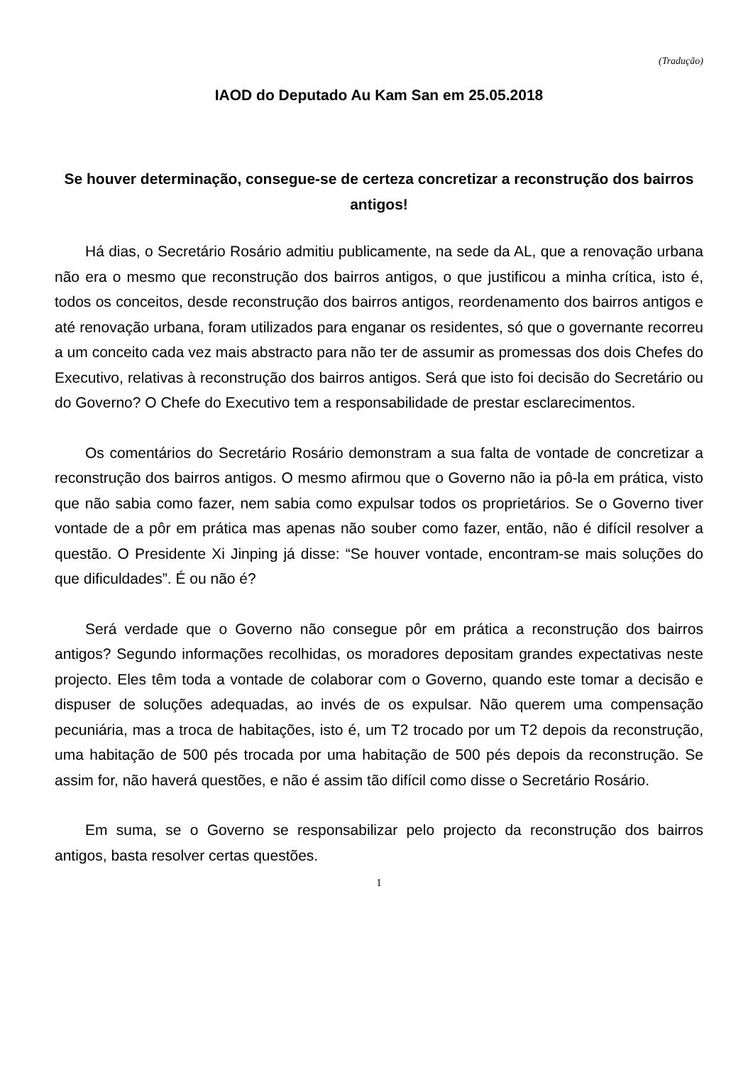(Tradução)
IAOD do Deputado Au Kam San em 25.05.2018
Se houver determinação, consegue-se de certeza concretizar a reconstrução dos bairros antigos!
Há dias, o Secretário Rosário admitiu publicamente, na sede da AL, que a renovação urbana não era o mesmo que reconstrução dos bairros antigos, o que justificou a minha crítica, isto é, todos os conceitos, desde reconstrução dos bairros antigos, reordenamento dos bairros antigos e até renovação urbana, foram utilizados para enganar os residentes, só que o governante recorreu a um conceito cada vez mais abstracto para não ter de assumir as promessas dos dois Chefes do Executivo, relativas à reconstrução dos bairros antigos. Será que isto foi decisão do Secretário ou do Governo? O Chefe do Executivo tem a responsabilidade de prestar esclarecimentos.
Os comentários do Secretário Rosário demonstram a sua falta de vontade de concretizar a reconstrução dos bairros antigos. O mesmo afirmou que o Governo não ia pô-la em prática, visto que não sabia como fazer, nem sabia como expulsar todos os proprietários. Se o Governo tiver vontade de a pôr em prática mas apenas não souber como fazer, então, não é difícil resolver a questão. O Presidente Xi Jinping já disse: “Se houver vontade, encontram-se mais soluções do que dificuldades”. É ou não é?
Será verdade que o Governo não consegue pôr em prática a reconstrução dos bairros antigos? Segundo informações recolhidas, os moradores depositam grandes expectativas neste projecto. Eles têm toda a vontade de colaborar com o Governo, quando este tomar a decisão e dispuser de soluções adequadas, ao invés de os expulsar. Não querem uma compensação pecuniária, mas a troca de habitações, isto é, um T2 trocado por um T2 depois da reconstrução, uma habitação de 500 pés trocada por uma habitação de 500 pés depois da reconstrução. Se assim for, não haverá questões, e não é assim tão difícil como disse o Secretário Rosário.
Em suma, se o Governo se responsabilizar pelo projecto da reconstrução dos bairros antigos, basta resolver certas questões.
1